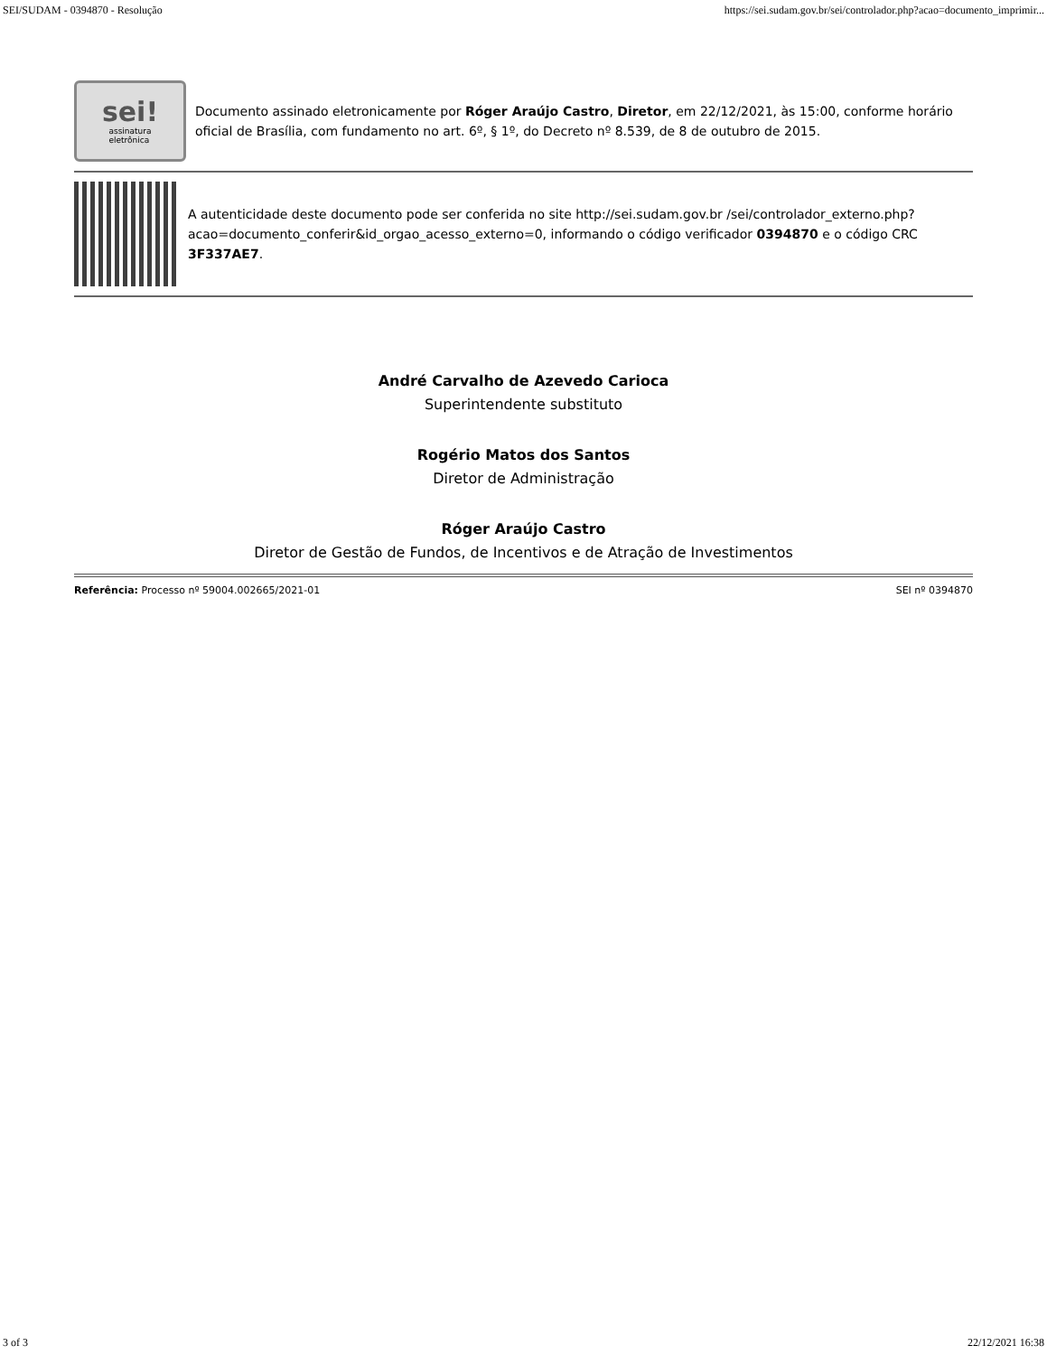SEI/SUDAM - 0394870 - Resolução https://sei.sudam.gov.br/sei/controlador.php?acao=documento_imprimir...
sei!
assinatura
eletrônica
Documento assinado eletronicamente por Róger Araújo Castro, Diretor, em 22/12/2021, às 15:00, conforme horário oficial de Brasília, com fundamento no art. 6º, § 1º, do Decreto nº 8.539, de 8 de outubro de 2015.
A autenticidade deste documento pode ser conferida no site http://sei.sudam.gov.br /sei/controlador_externo.php?acao=documento_conferir&id_orgao_acesso_externo=0, informando o código verificador 0394870 e o código CRC 3F337AE7.
André Carvalho de Azevedo Carioca
Superintendente substituto
Rogério Matos dos Santos
Diretor de Administração
Róger Araújo Castro
Diretor de Gestão de Fundos, de Incentivos e de Atração de Investimentos
Referência: Processo nº 59004.002665/2021-01 SEI nº 0394870
3 of 3 22/12/2021 16:38